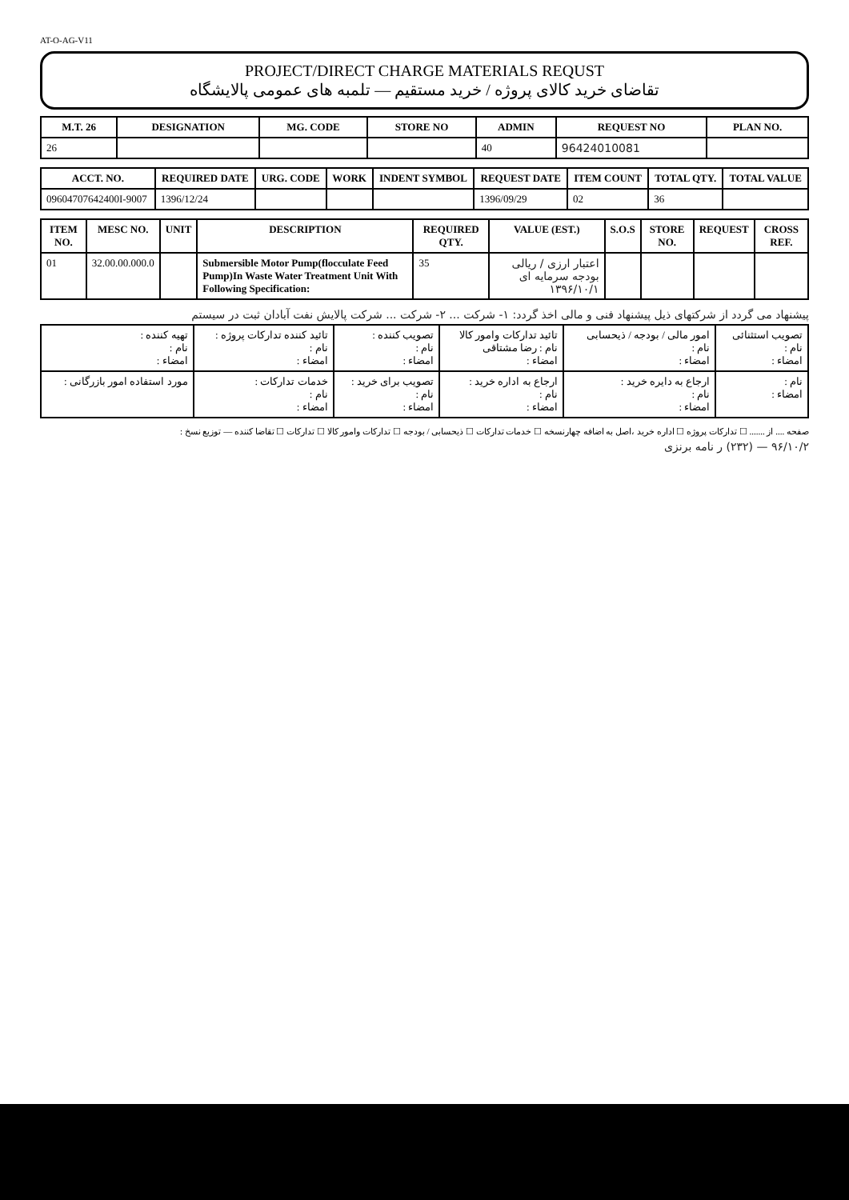AT-O-AG-V11
PROJECT/DIRECT CHARGE MATERIALS REQUST
تقاضای خرید کالای پروژه / خرید مستقیم — تلمبه های عمومی پالایشگاه
| M.T. 26 | DESIGNATION | MG. CODE | STORE NO | ADMIN | REQUEST NO | PLAN NO. |
| --- | --- | --- | --- | --- | --- | --- |
| 26 | | | | 40 | 96424010081 | |
| ACCT. NO. | REQUIRED DATE | URG. CODE | WORK | INDENT SYMBOL | REQUEST DATE | ITEM COUNT | TOTAL QTY. | TOTAL VALUE |
| --- | --- | --- | --- | --- | --- | --- | --- | --- |
| 09604707642400I-9007 | 1396/12/24 | | | | 1396/09/29 | 02 | 36 | |
| ITEM NO. | MESC NO. | UNIT | DESCRIPTION | REQUIRED QTY. | VALUE (EST.) | S.O.S | STORE NO. | REQUEST | CROSS REF. |
| --- | --- | --- | --- | --- | --- | --- | --- | --- | --- |
| 01 | 32.00.00.000.0 | | Submersible Motor Pump(flocculate Feed Pump)In Waste Water Treatment Unit With Following Specification: | 35 | اعتبار ارزی / ریالی بودجه سرمایه ای ۱۳۹۶/۱۰/۱ | | | | |
پیشنهاد می گردد از شرکتهای ذیل پیشنهاد فنی و مالی اخذ گردد: ۱- شرکت ... ۲- شرکت ... شرکت پالایش نفت آبادان ثبت در سیستم
| تصویب استثنائی نام : امضاء : | امور مالی / بودجه / ذیحسابی نام : امضاء : | تائید تدارکات وامور کالا نام : رضا مشتاقی امضاء : | تصویب کننده : نام : امضاء : | تائید کننده تدارکات پروژه : نام : امضاء : | تهیه کننده : نام : امضاء : |
| نام : امضاء : | ارجاع به دایره خرید : نام : امضاء : | ارجاع به اداره خرید : نام : امضاء : | تصویب برای خرید : نام : امضاء : | خدمات تدارکات : نام : امضاء : | مورد استفاده امور بازرگانی : |
صفحه .... از ....... ☐ تدارکات پروژه ☐ اداره خرید ،اصل به اضافه چهارنسخه ☐ خدمات تدارکات ☐ ذیحسابی / بودجه ☐ تدارکات وامور کالا ☐ تدارکات ☐ تقاضا کننده — توزیع نسخ :
۹۶/۱۰/۲ — (۲۳۲) ر نامه برنزی